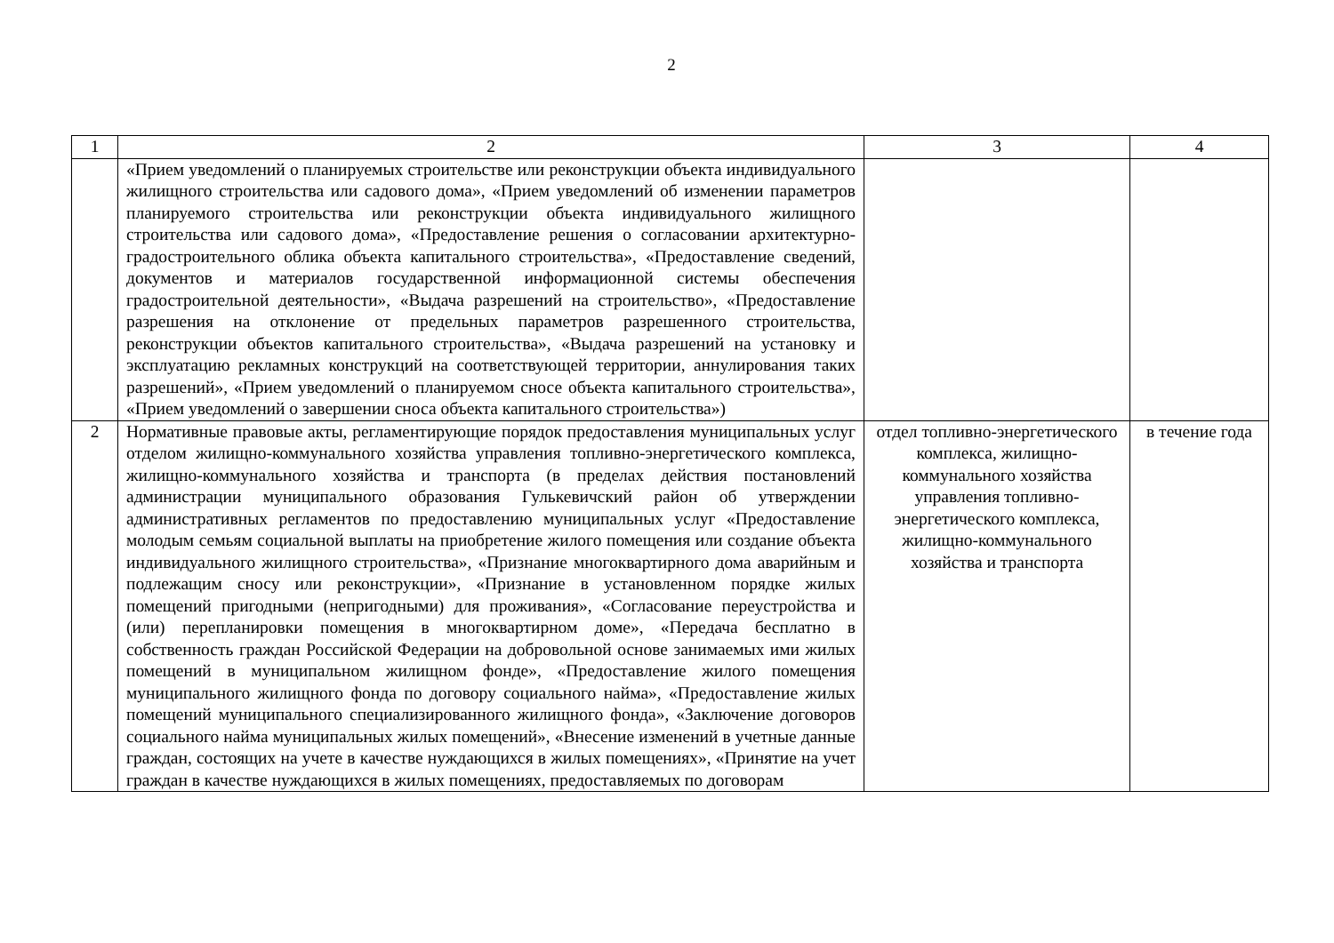2
| 1 | 2 | 3 | 4 |
| | «Прием уведомлений о планируемых строительстве или реконструкции объекта индивидуального жилищного строительства или садового дома», «Прием уведомлений об изменении параметров планируемого строительства или реконструкции объекта индивидуального жилищного строительства или садового дома», «Предоставление решения о согласовании архитектурно-градостроительного облика объекта капитального строительства», «Предоставление сведений, документов и материалов государственной информационной системы обеспечения градостроительной деятельности», «Выдача разрешений на строительство», «Предоставление разрешения на отклонение от предельных параметров разрешенного строительства, реконструкции объектов капитального строительства», «Выдача разрешений на установку и эксплуатацию рекламных конструкций на соответствующей территории, аннулирования таких разрешений», «Прием уведомлений о планируемом сносе объекта капитального строительства», «Прием уведомлений о завершении сноса объекта капитального строительства») | | |
| 2 | Нормативные правовые акты, регламентирующие порядок предоставления муниципальных услуг отделом жилищно-коммунального хозяйства управления топливно-энергетического комплекса, жилищно-коммунального хозяйства и транспорта (в пределах действия постановлений администрации муниципального образования Гулькевичский район об утверждении административных регламентов по предоставлению муниципальных услуг «Предоставление молодым семьям социальной выплаты на приобретение жилого помещения или создание объекта индивидуального жилищного строительства», «Признание многоквартирного дома аварийным и подлежащим сносу или реконструкции», «Признание в установленном порядке жилых помещений пригодными (непригодными) для проживания», «Согласование переустройства и (или) перепланировки помещения в многоквартирном доме», «Передача бесплатно в собственность граждан Российской Федерации на добровольной основе занимаемых ими жилых помещений в муниципальном жилищном фонде», «Предоставление жилого помещения муниципального жилищного фонда по договору социального найма», «Предоставление жилых помещений муниципального специализированного жилищного фонда», «Заключение договоров социального найма муниципальных жилых помещений», «Внесение изменений в учетные данные граждан, состоящих на учете в качестве нуждающихся в жилых помещениях», «Принятие на учет граждан в качестве нуждающихся в жилых помещениях, предоставляемых по договорам | отдел топливно-энергетического комплекса, жилищно-коммунального хозяйства управления топливно-энергетического комплекса, жилищно-коммунального хозяйства и транспорта | в течение года |